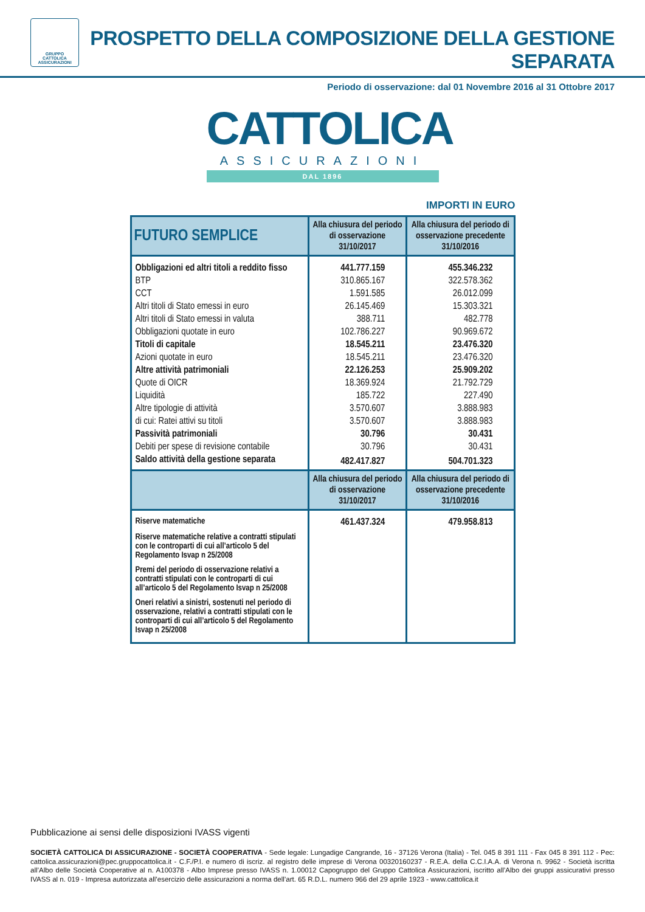GRUPPO
CATTOLICA
ASSICURAZIONI
PROSPETTO DELLA COMPOSIZIONE DELLA GESTIONE SEPARATA
Periodo di osservazione: dal 01 Novembre 2016 al 31 Ottobre 2017
CATTOLICA
ASSICURAZIONI
DAL 1896
IMPORTI IN EURO
| FUTURO SEMPLICE | Alla chiusura del periodo di osservazione 31/10/2017 | Alla chiusura del periodo di osservazione precedente 31/10/2016 |
| --- | --- | --- |
| Obbligazioni ed altri titoli a reddito fisso | 441.777.159 | 455.346.232 |
| BTP | 310.865.167 | 322.578.362 |
| CCT | 1.591.585 | 26.012.099 |
| Altri titoli di Stato emessi in euro | 26.145.469 | 15.303.321 |
| Altri titoli di Stato emessi in valuta | 388.711 | 482.778 |
| Obbligazioni quotate in euro | 102.786.227 | 90.969.672 |
| Titoli di capitale | 18.545.211 | 23.476.320 |
| Azioni quotate in euro | 18.545.211 | 23.476.320 |
| Altre attività patrimoniali | 22.126.253 | 25.909.202 |
| Quote di OICR | 18.369.924 | 21.792.729 |
| Liquidità | 185.722 | 227.490 |
| Altre tipologie di attività | 3.570.607 | 3.888.983 |
| di cui: Ratei attivi su titoli | 3.570.607 | 3.888.983 |
| Passività patrimoniali | 30.796 | 30.431 |
| Debiti per spese di revisione contabile | 30.796 | 30.431 |
| Saldo attività della gestione separata | 482.417.827 | 504.701.323 |
| | Alla chiusura del periodo di osservazione 31/10/2017 | Alla chiusura del periodo di osservazione precedente 31/10/2016 |
| Riserve matematiche | 461.437.324 | 479.958.813 |
| Riserve matematiche relative a contratti stipulati con le controparti di cui all’articolo 5 del Regolamento Isvap n 25/2008 | | |
| Premi del periodo di osservazione relativi a contratti stipulati con le controparti di cui all’articolo 5 del Regolamento Isvap n 25/2008 | | |
| Oneri relativi a sinistri, sostenuti nel periodo di osservazione, relativi a contratti stipulati con le controparti di cui all’articolo 5 del Regolamento Isvap n 25/2008 | | |
Pubblicazione ai sensi delle disposizioni IVASS vigenti
SOCIETÀ CATTOLICA DI ASSICURAZIONE - SOCIETÀ COOPERATIVA - Sede legale: Lungadige Cangrande, 16 - 37126 Verona (Italia) - Tel. 045 8 391 111 - Fax 045 8 391 112 - Pec: cattolica.assicurazioni@pec.gruppocattolica.it - C.F./P.I. e numero di iscriz. al registro delle imprese di Verona 00320160237 - R.E.A. della C.C.I.A.A. di Verona n. 9962 - Società iscritta all’Albo delle Società Cooperative al n. A100378 - Albo Imprese presso IVASS n. 1.00012 Capogruppo del Gruppo Cattolica Assicurazioni, iscritto all’Albo dei gruppi assicurativi presso IVASS al n. 019 - Impresa autorizzata all’esercizio delle assicurazioni a norma dell’art. 65 R.D.L. numero 966 del 29 aprile 1923 - www.cattolica.it